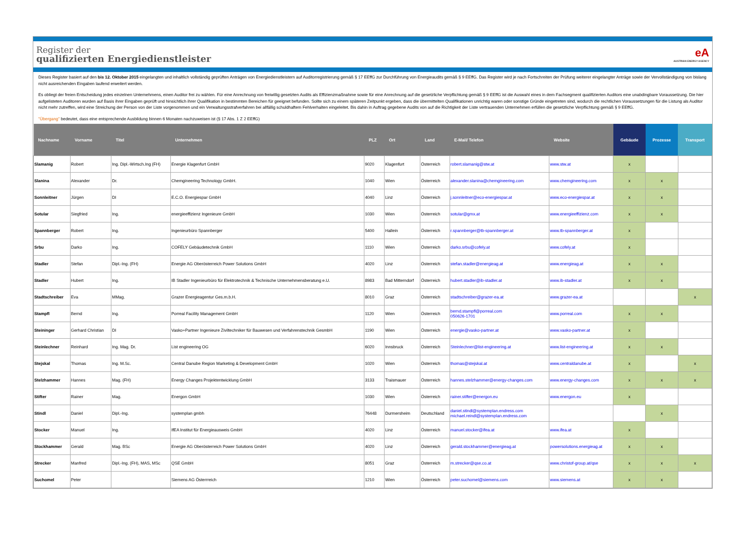Register der
qualifizierten Energiedienstleister
eA
AUSTRIAN ENERGY AGENCY
Dieses Register basiert auf den bis 12. Oktober 2015 eingelangten und inhaltlich vollständig geprüften Anträgen von Energiedienstleistern auf Auditorregistrierung gemäß § 17 EEffG zur Durchführung von Energieaudits gemäß § 9 EEffG. Das Register wird je nach Fortschreiten der Prüfung weiterer eingelangter Anträge sowie der Vervollständigung von bislang nicht ausreichenden Eingaben laufend erweitert werden.
Es obliegt der freien Entscheidung jedes einzelnen Unternehmens, einen Auditor frei zu wählen. Für eine Anrechnung von freiwillig gesetzten Audits als Effizienzmaßnahme sowie für eine Anrechnung auf die gesetzliche Verpflichtung gemäß § 9 EEffG ist die Auswahl eines in dem Fachsegment qualifizierten Auditors eine unabdingbare Voraussetzung. Die hier aufgelisteten Auditoren wurden auf Basis ihrer Eingaben geprüft und hinsichtlich ihrer Qualifikation in bestimmten Bereichen für geeignet befunden. Sollte sich zu einem späteren Zeitpunkt ergeben, dass die übermittelten Qualifikationen unrichtig waren oder sonstige Gründe eingetreten sind, wodurch die rechtlichen Voraussetzungen für die Listung als Auditor nicht mehr zutreffen, wird eine Streichung der Person von der Liste vorgenommen und ein Verwaltungsstrafverfahren bei allfällig schuldhaftem Fehlverhalten eingeleitet. Bis dahin in Auftrag gegebene Audits von auf die Richtigkeit der Liste vertrauenden Unternehmen erfüllen die gesetzliche Verpflichtung gemäß § 9 EEffG.
"Übergang" bedeutet, dass eine entsprechende Ausbildung binnen 6 Monaten nachzuweisen ist (§ 17 Abs. 1 Z 2 EEffG)
| Nachname | Vorname | Titel | Unternehmen | PLZ | Ort | Land | E-Mail/ Telefon | Website | Gebäude | Prozesse | Transport |
| --- | --- | --- | --- | --- | --- | --- | --- | --- | --- | --- | --- |
| Slamanig | Robert | Ing. Dipl.-Wirtsch.Ing (FH) | Energie Klagenfurt GmbH | 9020 | Klagenfurt | Österreich | robert.slamanig@stw.at | www.stw.at | x | | |
| Slanina | Alexander | Dr. | Chemgineering Technology GmbH. | 1040 | Wien | Österreich | alexander.slanina@chemgineering.com | www.chemgineering.com | x | x | |
| Sonnleitner | Jürgen | DI | E.C.O. Energiespar GmbH | 4040 | Linz | Österreich | j.sonnleitner@eco-energiespar.at | www.eco-energiespar.at | x | x | |
| Sotular | Siegfried | Ing. | energieeffizienz Ingenieure GmbH | 1030 | Wien | Österreich | sotular@gmx.at | www.energieeffizienz.com | x | x | |
| Spannberger | Robert | Ing. | Ingenieurbüro Spannberger | 5400 | Hallein | Österreich | r.spannberger@tb-spannberger.at | www.tb-spannberger.at | x | | |
| Srbu | Darko | Ing. | COFELY Gebäudetechnik GmbH | 1110 | Wien | Österreich | darko.srbu@cofely.at | www.cofely.at | x | | |
| Stadler | Stefan | Dipl.-Ing. (FH) | Energie AG Oberösterreich Power Solutions GmbH | 4020 | Linz | Österreich | stefan.stadler@energieag.at | www.energieag.at | x | x | |
| Stadler | Hubert | Ing. | IB Stadler Ingenieurbüro für Elektrotechnik & Technische Unternehmensberatung e.U. | 8983 | Bad Mitterndorf | Österreich | hubert.stadler@ib-stadler.at | www.ib-stadler.at | x | x | |
| Stadtschreiber | Eva | MMag. | Grazer Energieagentur Ges.m.b.H. | 8010 | Graz | Österreich | stadtschreiber@grazer-ea.at | www.grazer-ea.at | | | x |
| Stampfl | Bernd | Ing. | Porreal Facility Management GmbH | 1120 | Wien | Österreich | bernd.stampfl@porreal.com 050626-1701 | www.porreal.com | x | x | |
| Steininger | Gerhard Christian | DI | Vasko+Partner Ingenieure Ziviltechniker für Bauwesen und Verfahrenstechnik GesmbH | 1190 | Wien | Österreich | energie@vasko-partner.at | www.vasko-partner.at | x | | |
| Steinlechner | Reinhard | Ing. Mag. Dr. | List engineering OG | 6020 | Innsbruck | Österreich | Steinlechner@list-engineering.at | www.list-engineering.at | x | x | |
| Stejskal | Thomas | Ing. M.Sc. | Central Danube Region Marketing & Development GmbH | 1020 | Wien | Österreich | thomas@stejskal.at | www.centraldanube.at | x | | x |
| Stelzhammer | Hannes | Mag. (FH) | Energy Changes Projektentwicklung GmbH | 3133 | Traismauer | Österreich | hannes.stelzhammer@energy-changes.com | www.energy-changes.com | x | x | x |
| Stifter | Rainer | Mag. | Energon GmbH | 1030 | Wien | Österreich | rainer.stifter@energon.eu | www.energon.eu | x | | |
| Stindl | Daniel | Dipl.-Ing. | systemplan gmbh | 76448 | Durmersheim | Deutschland | daniel.stindl@systemplan.endress.com michael.reindl@systemplan.endress.com | | | x | |
| Stocker | Manuel | Ing. | IfEA Institut für Energieausweis GmbH | 4020 | Linz | Österreich | manuel.stocker@ifea.at | www.ifea.at | x | | |
| Stockhammer | Gerald | Mag. BSc | Energie AG Oberösterreich Power Solutions GmbH | 4020 | Linz | Österreich | gerald.stockhammer@energieag.at | powersolutions.energieag.at | x | x | |
| Strecker | Manfred | Dipl.-Ing. (FH), MAS, MSc | QSE GmbH | 8051 | Graz | Österreich | m.strecker@qse.co.at | www.christof-group.at/qse | x | x | x |
| Suchomel | Peter | | Siemens AG Österrreich | 1210 | Wien | Österreich | peter.suchomel@siemens.com | www.siemens.at | x | x | |